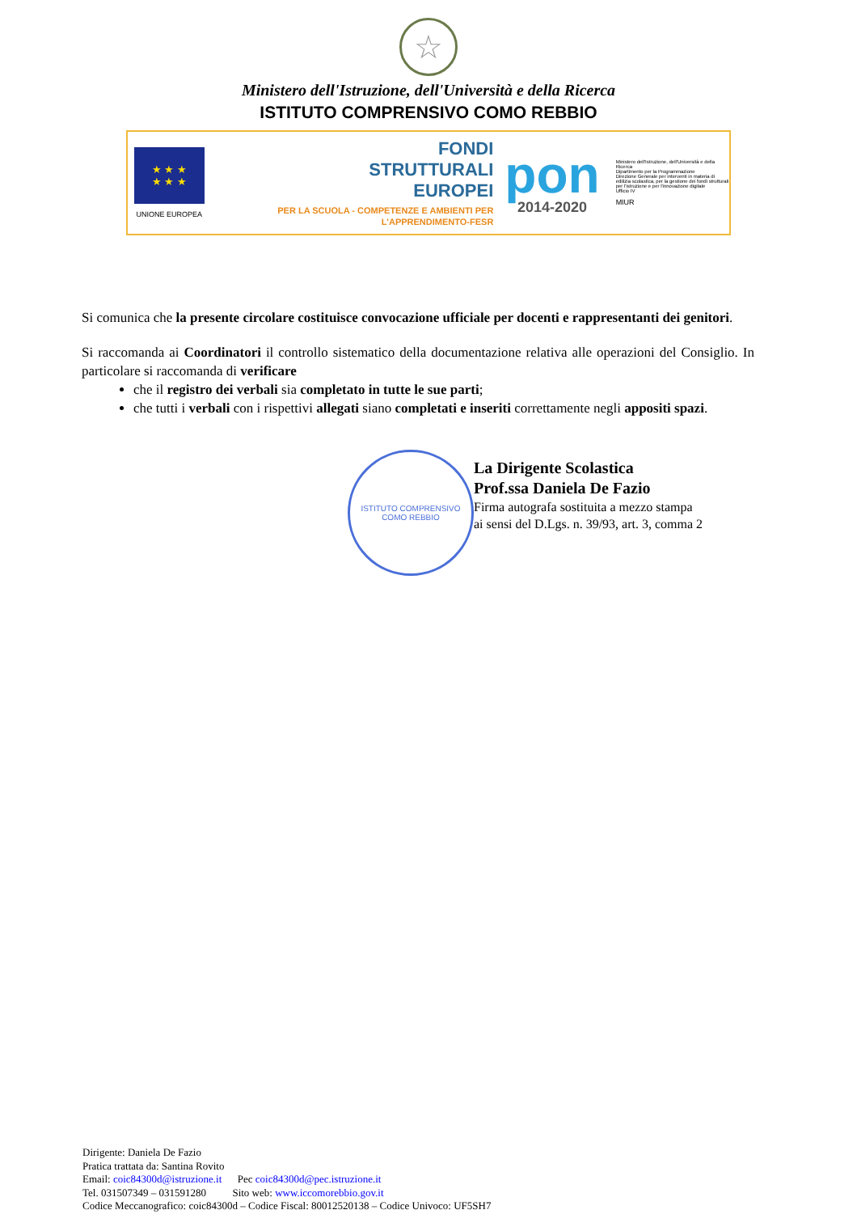☆
Ministero dell'Istruzione, dell'Università e della Ricerca
ISTITUTO COMPRENSIVO COMO REBBIO
★ ★ ★
★ ★ ★
UNIONE EUROPEA
FONDI
STRUTTURALI
EUROPEI
PER LA SCUOLA - COMPETENZE E AMBIENTI PER L'APPRENDIMENTO-FESR
pon
2014-2020
Ministero dell'Istruzione, dell'Università e della Ricerca
Dipartimento per la Programmazione
Direzione Generale per interventi in materia di edilizia scolastica, per la gestione dei fondi strutturali per l'istruzione e per l'innovazione digitale
Ufficio IV
MIUR
Si comunica che la presente circolare costituisce convocazione ufficiale per docenti e rappresentanti dei genitori.
Si raccomanda ai Coordinatori il controllo sistematico della documentazione relativa alle operazioni del Consiglio. In particolare si raccomanda di verificare
che il registro dei verbali sia completato in tutte le sue parti;
che tutti i verbali con i rispettivi allegati siano completati e inseriti correttamente negli appositi spazi.
ISTITUTO COMPRENSIVO
COMO REBBIO
La Dirigente Scolastica
Prof.ssa Daniela De Fazio
Firma autografa sostituita a mezzo stampa
ai sensi del D.Lgs. n. 39/93, art. 3, comma 2
Dirigente: Daniela De Fazio
Pratica trattata da: Santina Rovito
Email: coic84300d@istruzione.it Pec coic84300d@pec.istruzione.it
Tel. 031507349 – 031591280 Sito web: www.iccomorebbio.gov.it
Codice Meccanografico: coic84300d – Codice Fiscal: 80012520138 – Codice Univoco: UF5SH7